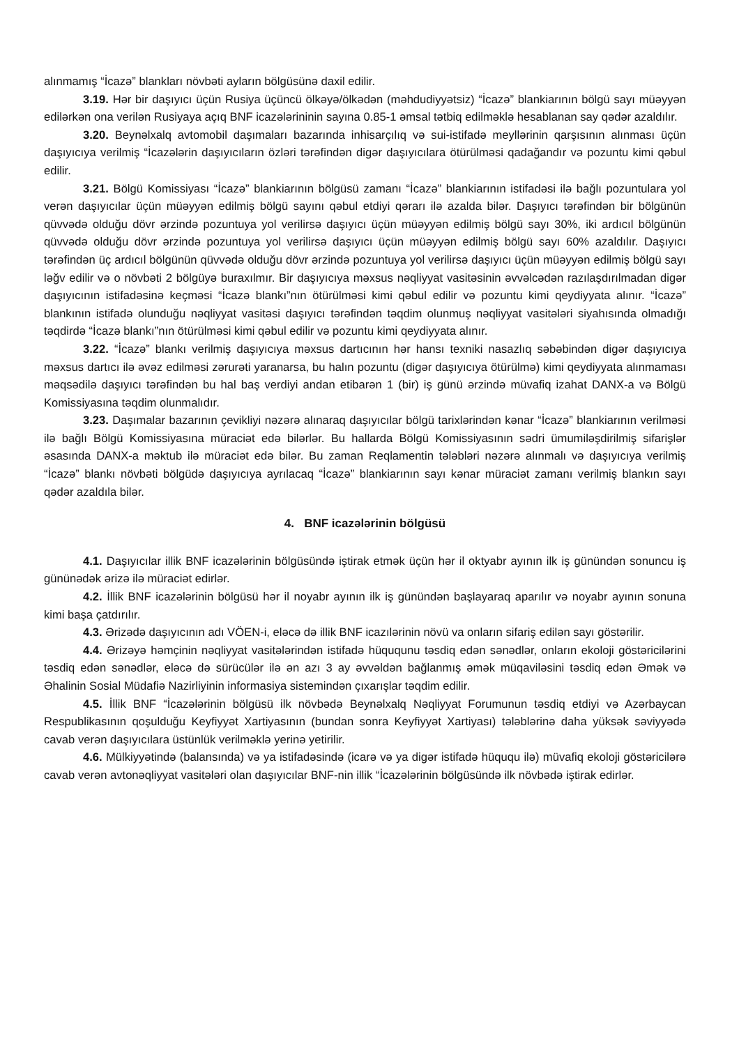alınmamış “İcazə” blankları növbəti ayların bölgüsünə daxil edilir.
3.19. Hər bir daşıyıcı üçün Rusiya üçüncü ölkəyə/ölkədən (məhdudiyyətsiz) “İcazə” blankiarının bölgü sayı müəyyən edilərkən ona verilən Rusiyaya açıq BNF icazələrininin sayına 0.85-1 əmsal tətbiq edilməklə hesablanan say qədər azaldılır.
3.20. Beynəlxalq avtomobil daşımaları bazarında inhisarçılıq və sui-istifadə meyllərinin qarşısının alınması üçün daşıyıcıya verilmiş “İcazələrin daşıyıcıların özləri tərəfindən digər daşıyıcılara ötürülməsi qadağandır və pozuntu kimi qəbul edilir.
3.21. Bölgü Komissiyası “İcazə” blankiarının bölgüsü zamanı “İcazə” blankiarının istifadəsi ilə bağlı pozuntulara yol verən daşıyıcılar üçün müəyyən edilmiş bölgü sayını qəbul etdiyi qərarı ilə azalda bilər. Daşıyıcı tərəfindən bir bölgünün qüvvədə olduğu dövr ərzində pozuntuya yol verilirsə daşıyıcı üçün müəyyən edilmiş bölgü sayı 30%, iki ardıcıl bölgünün qüvvədə olduğu dövr ərzində pozuntuya yol verilirsə daşıyıcı üçün müəyyən edilmiş bölgü sayı 60% azaldılır. Daşıyıcı tərəfindən üç ardıcıl bölgünün qüvvədə olduğu dövr ərzində pozuntuya yol verilirsə daşıyıcı üçün müəyyən edilmiş bölgü sayı ləğv edilir və o növbəti 2 bölgüyə buraxılmır. Bir daşıyıcıya məxsus nəqliyyat vasitəsinin əvvəlcədən razılaşdırılmadan digər daşıyıcının istifadəsinə keçməsi “İcazə blankı”nın ötürülməsi kimi qəbul edilir və pozuntu kimi qeydiyyata alınır. “İcazə” blankının istifadə olunduğu nəqliyyat vasitəsi daşıyıcı tərəfindən təqdim olunmuş nəqliyyat vasitələri siyahısında olmadığı təqdirdə “İcazə blankı”nın ötürülməsi kimi qəbul edilir və pozuntu kimi qeydiyyata alınır.
3.22. “İcazə” blankı verilmiş daşıyıcıya məxsus dartıcının hər hansı texniki nasazlıq səbəbindən digər daşıyıcıya məxsus dartıcı ilə əvəz edilməsi zərurəti yaranarsa, bu halın pozuntu (digər daşıyıcıya ötürülmə) kimi qeydiyyata alınmaması məqsədilə daşıyıcı tərəfindən bu hal baş verdiyi andan etibarən 1 (bir) iş günü ərzində müvafiq izahat DANX-a və Bölgü Komissiyasına təqdim olunmalıdır.
3.23. Daşımalar bazarının çevikliyi nəzərə alınaraq daşıyıcılar bölgü tarixlərindən kənar “İcazə” blankiarının verilməsi ilə bağlı Bölgü Komissiyasına müraciət edə bilərlər. Bu hallarda Bölgü Komissiyasının sədri ümumiləşdirilmiş sifarişlər əsasında DANX-a məktub ilə müraciət edə bilər. Bu zaman Reqlamentin tələbləri nəzərə alınmalı və daşıyıcıya verilmiş “İcazə” blankı növbəti bölgüdə daşıyıcıya ayrılacaq “İcazə” blankiarının sayı kənar müraciət zamanı verilmiş blankın sayı qədər azaldıla bilər.
4. BNF icazələrinin bölgüsü
4.1. Daşıyıcılar illik BNF icazələrinin bölgüsündə iştirak etmək üçün hər il oktyabr ayının ilk iş günündən sonuncu iş gününədək ərizə ilə müraciət edirlər.
4.2. İllik BNF icazələrinin bölgüsü hər il noyabr ayının ilk iş günündən başlayaraq aparılır və noyabr ayının sonuna kimi başa çatdırılır.
4.3. Ərizədə daşıyıcının adı VÖEN-i, eləcə də illik BNF icazılərinin növü va onların sifariş edilən sayı göstərilir.
4.4. Ərizəyə həmçinin nəqliyyat vasitələrindən istifadə hüququnu təsdiq edən sənədlər, onların ekoloji göstəricilərini təsdiq edən sənədlər, eləcə də sürücülər ilə ən azı 3 ay əvvəldən bağlanmış əmək müqaviləsini təsdiq edən Əmək və Əhalinin Sosial Müdafiə Nazirliyinin informasiya sistemindən çıxarışlar təqdim edilir.
4.5. İllik BNF “İcazələrinin bölgüsü ilk növbədə Beynəlxalq Nəqliyyat Forumunun təsdiq etdiyi və Azərbaycan Respublikasının qoşulduğu Keyfiyyət Xartiyasının (bundan sonra Keyfiyyət Xartiyası) tələblərinə daha yüksək səviyyədə cavab verən daşıyıcılara üstünlük verilməklə yerinə yetirilir.
4.6. Mülkiyyətində (balansında) və ya istifadəsində (icarə və ya digər istifadə hüququ ilə) müvafiq ekoloji göstəricilərə cavab verən avtonəqliyyat vasitələri olan daşıyıcılar BNF-nin illik “İcazələrinin bölgüsündə ilk növbədə iştirak edirlər.